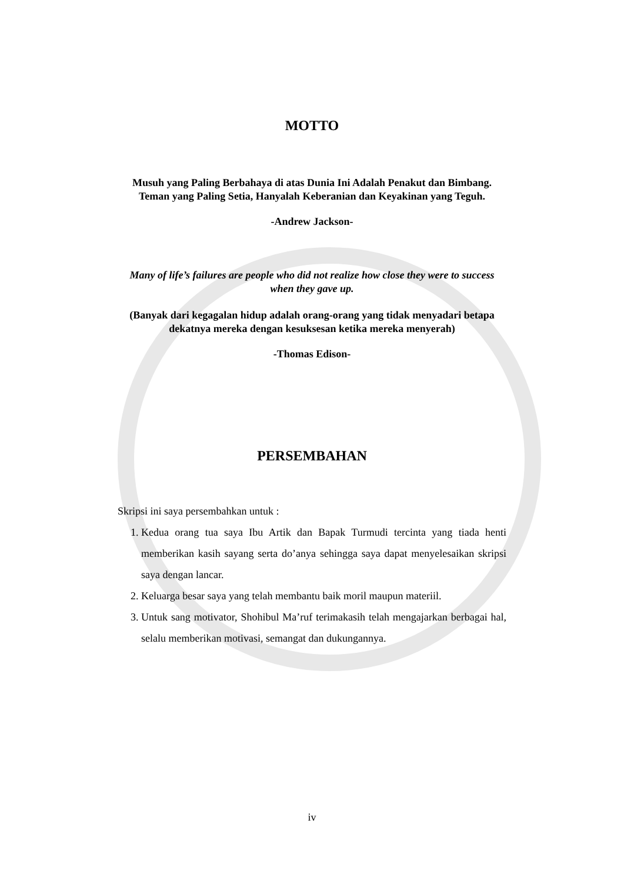MOTTO
Musuh yang Paling Berbahaya di atas Dunia Ini Adalah Penakut dan Bimbang. Teman yang Paling Setia, Hanyalah Keberanian dan Keyakinan yang Teguh.
-Andrew Jackson-
Many of life’s failures are people who did not realize how close they were to success when they gave up.
(Banyak dari kegagalan hidup adalah orang-orang yang tidak menyadari betapa dekatnya mereka dengan kesuksesan ketika mereka menyerah)
-Thomas Edison-
PERSEMBAHAN
Skripsi ini saya persembahkan untuk :
1. Kedua orang tua saya Ibu Artik dan Bapak Turmudi tercinta yang tiada henti memberikan kasih sayang serta do’anya sehingga saya dapat menyelesaikan skripsi saya dengan lancar.
2. Keluarga besar saya yang telah membantu baik moril maupun materiil.
3. Untuk sang motivator, Shohibul Ma’ruf terimakasih telah mengajarkan berbagai hal, selalu memberikan motivasi, semangat dan dukungannya.
iv